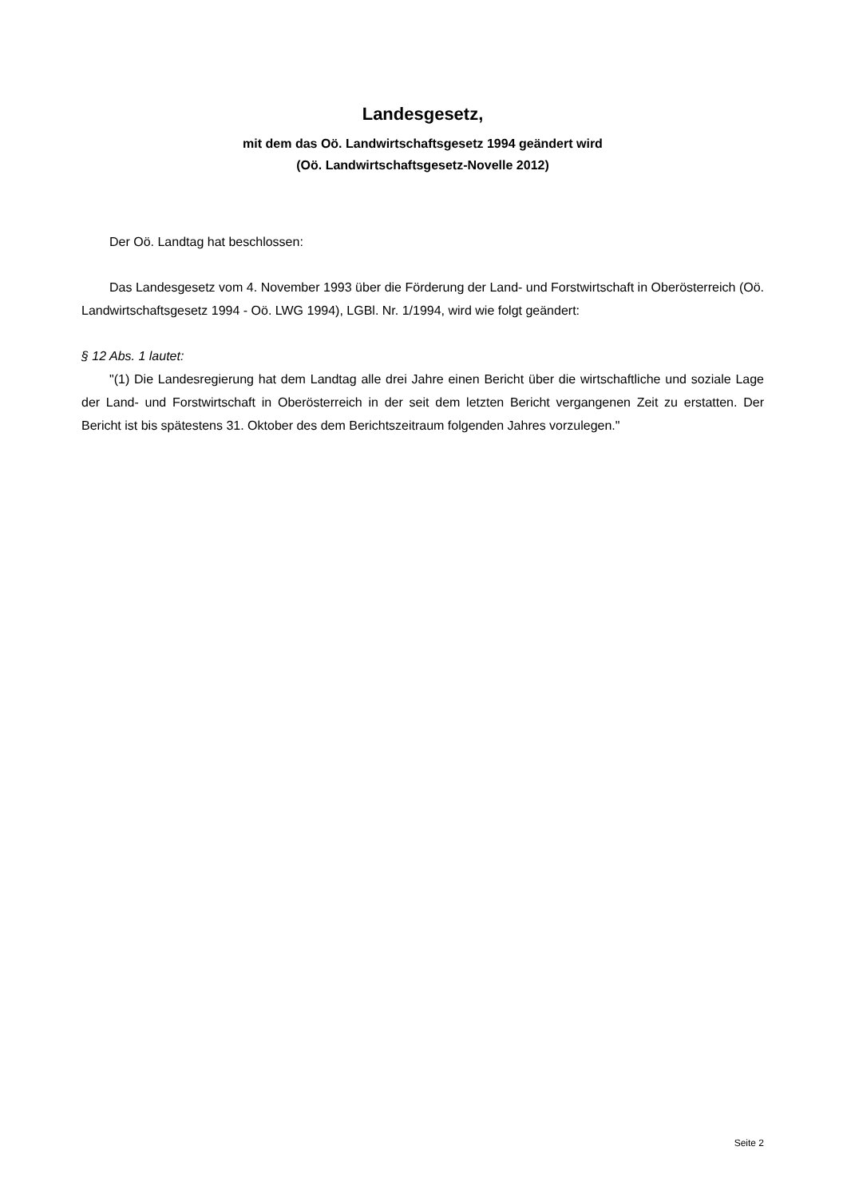Landesgesetz,
mit dem das Oö. Landwirtschaftsgesetz 1994 geändert wird
(Oö. Landwirtschaftsgesetz-Novelle 2012)
Der Oö. Landtag hat beschlossen:
Das Landesgesetz vom 4. November 1993 über die Förderung der Land- und Forstwirtschaft in Oberösterreich (Oö. Landwirtschaftsgesetz 1994 - Oö. LWG 1994), LGBl. Nr. 1/1994, wird wie folgt geändert:
§ 12 Abs. 1 lautet:
"(1) Die Landesregierung hat dem Landtag alle drei Jahre einen Bericht über die wirtschaftliche und soziale Lage der Land- und Forstwirtschaft in Oberösterreich in der seit dem letzten Bericht vergangenen Zeit zu erstatten. Der Bericht ist bis spätestens 31. Oktober des dem Berichtszeitraum folgenden Jahres vorzulegen."
Seite 2